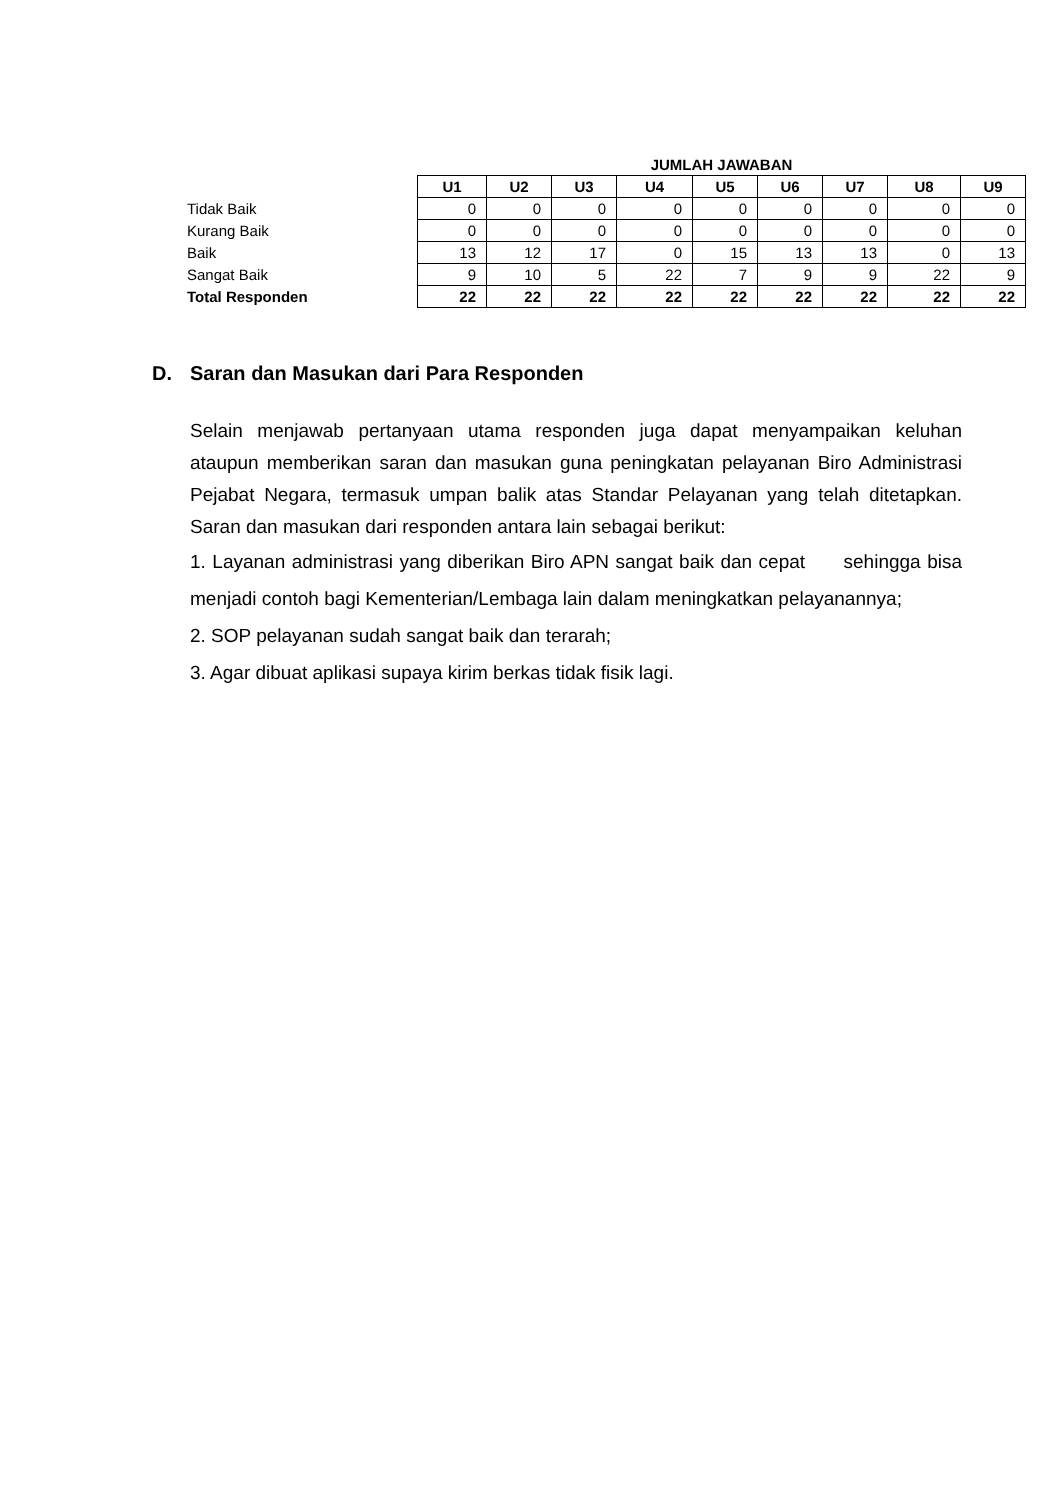| | JUMLAH JAWABAN | | | | | | | | |
| | U1 | U2 | U3 | U4 | U5 | U6 | U7 | U8 | U9 |
| Tidak Baik | 0 | 0 | 0 | 0 | 0 | 0 | 0 | 0 | 0 |
| Kurang Baik | 0 | 0 | 0 | 0 | 0 | 0 | 0 | 0 | 0 |
| Baik | 13 | 12 | 17 | 0 | 15 | 13 | 13 | 0 | 13 |
| Sangat Baik | 9 | 10 | 5 | 22 | 7 | 9 | 9 | 22 | 9 |
| Total Responden | 22 | 22 | 22 | 22 | 22 | 22 | 22 | 22 | 22 |
D. Saran dan Masukan dari Para Responden
Selain menjawab pertanyaan utama responden juga dapat menyampaikan keluhan ataupun memberikan saran dan masukan guna peningkatan pelayanan Biro Administrasi Pejabat Negara, termasuk umpan balik atas Standar Pelayanan yang telah ditetapkan. Saran dan masukan dari responden antara lain sebagai berikut:
1. Layanan administrasi yang diberikan Biro APN sangat baik dan cepat sehingga bisa menjadi contoh bagi Kementerian/Lembaga lain dalam meningkatkan pelayanannya;
2. SOP pelayanan sudah sangat baik dan terarah;
3. Agar dibuat aplikasi supaya kirim berkas tidak fisik lagi.